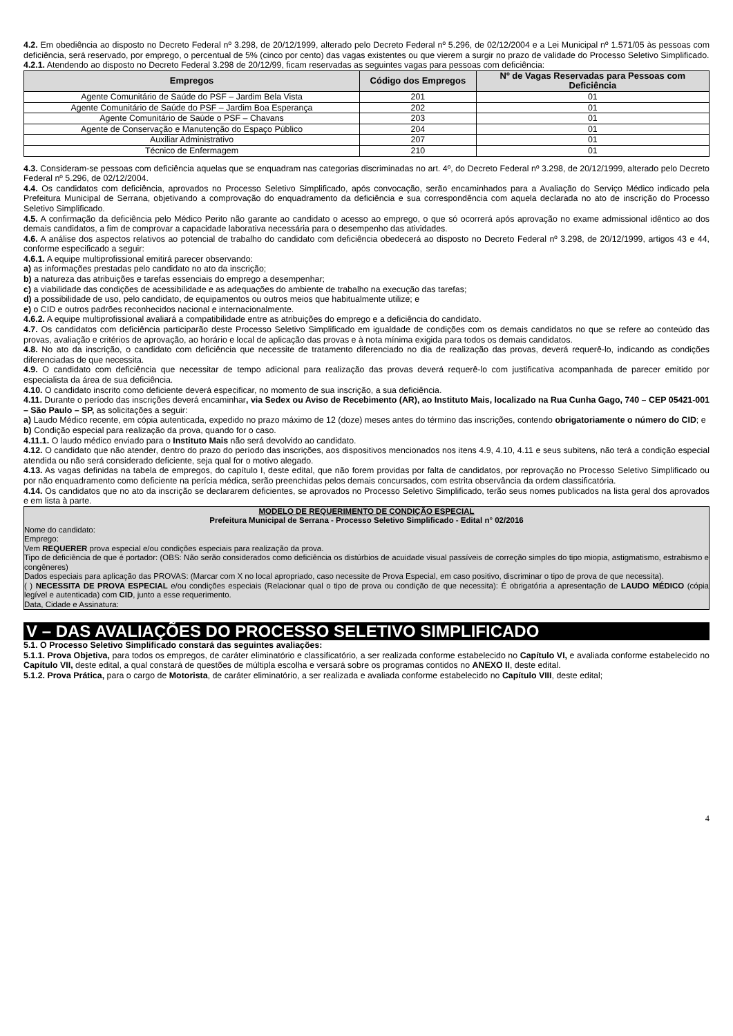4.2. Em obediência ao disposto no Decreto Federal nº 3.298, de 20/12/1999, alterado pelo Decreto Federal nº 5.296, de 02/12/2004 e a Lei Municipal nº 1.571/05 às pessoas com deficiência, será reservado, por emprego, o percentual de 5% (cinco por cento) das vagas existentes ou que vierem a surgir no prazo de validade do Processo Seletivo Simplificado.
4.2.1. Atendendo ao disposto no Decreto Federal 3.298 de 20/12/99, ficam reservadas as seguintes vagas para pessoas com deficiência:
| Empregos | Código dos Empregos | Nº de Vagas Reservadas para Pessoas com Deficiência |
| --- | --- | --- |
| Agente Comunitário de Saúde do PSF – Jardim Bela Vista | 201 | 01 |
| Agente Comunitário de Saúde do PSF – Jardim Boa Esperança | 202 | 01 |
| Agente Comunitário de Saúde o PSF – Chavans | 203 | 01 |
| Agente de Conservação e Manutenção do Espaço Público | 204 | 01 |
| Auxiliar Administrativo | 207 | 01 |
| Técnico de Enfermagem | 210 | 01 |
4.3. Consideram-se pessoas com deficiência aquelas que se enquadram nas categorias discriminadas no art. 4º, do Decreto Federal nº 3.298, de 20/12/1999, alterado pelo Decreto Federal nº 5.296, de 02/12/2004.
4.4. Os candidatos com deficiência, aprovados no Processo Seletivo Simplificado, após convocação, serão encaminhados para a Avaliação do Serviço Médico indicado pela Prefeitura Municipal de Serrana, objetivando a comprovação do enquadramento da deficiência e sua correspondência com aquela declarada no ato de inscrição do Processo Seletivo Simplificado.
4.5. A confirmação da deficiência pelo Médico Perito não garante ao candidato o acesso ao emprego, o que só ocorrerá após aprovação no exame admissional idêntico ao dos demais candidatos, a fim de comprovar a capacidade laborativa necessária para o desempenho das atividades.
4.6. A análise dos aspectos relativos ao potencial de trabalho do candidato com deficiência obedecerá ao disposto no Decreto Federal nº 3.298, de 20/12/1999, artigos 43 e 44, conforme especificado a seguir:
4.6.1. A equipe multiprofissional emitirá parecer observando:
a) as informações prestadas pelo candidato no ato da inscrição;
b) a natureza das atribuições e tarefas essenciais do emprego a desempenhar;
c) a viabilidade das condições de acessibilidade e as adequações do ambiente de trabalho na execução das tarefas;
d) a possibilidade de uso, pelo candidato, de equipamentos ou outros meios que habitualmente utilize; e
e) o CID e outros padrões reconhecidos nacional e internacionalmente.
4.6.2. A equipe multiprofissional avaliará a compatibilidade entre as atribuições do emprego e a deficiência do candidato.
4.7. Os candidatos com deficiência participarão deste Processo Seletivo Simplificado em igualdade de condições com os demais candidatos no que se refere ao conteúdo das provas, avaliação e critérios de aprovação, ao horário e local de aplicação das provas e à nota mínima exigida para todos os demais candidatos.
4.8. No ato da inscrição, o candidato com deficiência que necessite de tratamento diferenciado no dia de realização das provas, deverá requerê-lo, indicando as condições diferenciadas de que necessita.
4.9. O candidato com deficiência que necessitar de tempo adicional para realização das provas deverá requerê-lo com justificativa acompanhada de parecer emitido por especialista da área de sua deficiência.
4.10. O candidato inscrito como deficiente deverá especificar, no momento de sua inscrição, a sua deficiência.
4.11. Durante o período das inscrições deverá encaminhar, via Sedex ou Aviso de Recebimento (AR), ao Instituto Mais, localizado na Rua Cunha Gago, 740 – CEP 05421-001 – São Paulo – SP, as solicitações a seguir:
a) Laudo Médico recente, em cópia autenticada, expedido no prazo máximo de 12 (doze) meses antes do término das inscrições, contendo obrigatoriamente o número do CID; e
b) Condição especial para realização da prova, quando for o caso.
4.11.1. O laudo médico enviado para o Instituto Mais não será devolvido ao candidato.
4.12. O candidato que não atender, dentro do prazo do período das inscrições, aos dispositivos mencionados nos itens 4.9, 4.10, 4.11 e seus subitens, não terá a condição especial atendida ou não será considerado deficiente, seja qual for o motivo alegado.
4.13. As vagas definidas na tabela de empregos, do capítulo I, deste edital, que não forem providas por falta de candidatos, por reprovação no Processo Seletivo Simplificado ou por não enquadramento como deficiente na perícia médica, serão preenchidas pelos demais concursados, com estrita observância da ordem classificatória.
4.14. Os candidatos que no ato da inscrição se declararem deficientes, se aprovados no Processo Seletivo Simplificado, terão seus nomes publicados na lista geral dos aprovados e em lista à parte.
MODELO DE REQUERIMENTO DE CONDIÇÃO ESPECIAL
Prefeitura Municipal de Serrana - Processo Seletivo Simplificado - Edital n° 02/2016
Nome do candidato:
Emprego:
Vem REQUERER prova especial e/ou condições especiais para realização da prova.
Tipo de deficiência de que é portador: (OBS: Não serão considerados como deficiência os distúrbios de acuidade visual passíveis de correção simples do tipo miopia, astigmatismo, estrabismo e congêneres)
Dados especiais para aplicação das PROVAS: (Marcar com X no local apropriado, caso necessite de Prova Especial, em caso positivo, discriminar o tipo de prova de que necessita).
( ) NECESSITA DE PROVA ESPECIAL e/ou condições especiais (Relacionar qual o tipo de prova ou condição de que necessita): É obrigatória a apresentação de LAUDO MÉDICO (cópia legível e autenticada) com CID, junto a esse requerimento.
Data, Cidade e Assinatura:
V – DAS AVALIAÇÕES DO PROCESSO SELETIVO SIMPLIFICADO
5.1. O Processo Seletivo Simplificado constará das seguintes avaliações:
5.1.1. Prova Objetiva, para todos os empregos, de caráter eliminatório e classificatório, a ser realizada conforme estabelecido no Capítulo VI, e avaliada conforme estabelecido no Capítulo VII, deste edital, a qual constará de questões de múltipla escolha e versará sobre os programas contidos no ANEXO II, deste edital.
5.1.2. Prova Prática, para o cargo de Motorista, de caráter eliminatório, a ser realizada e avaliada conforme estabelecido no Capítulo VIII, deste edital;
4